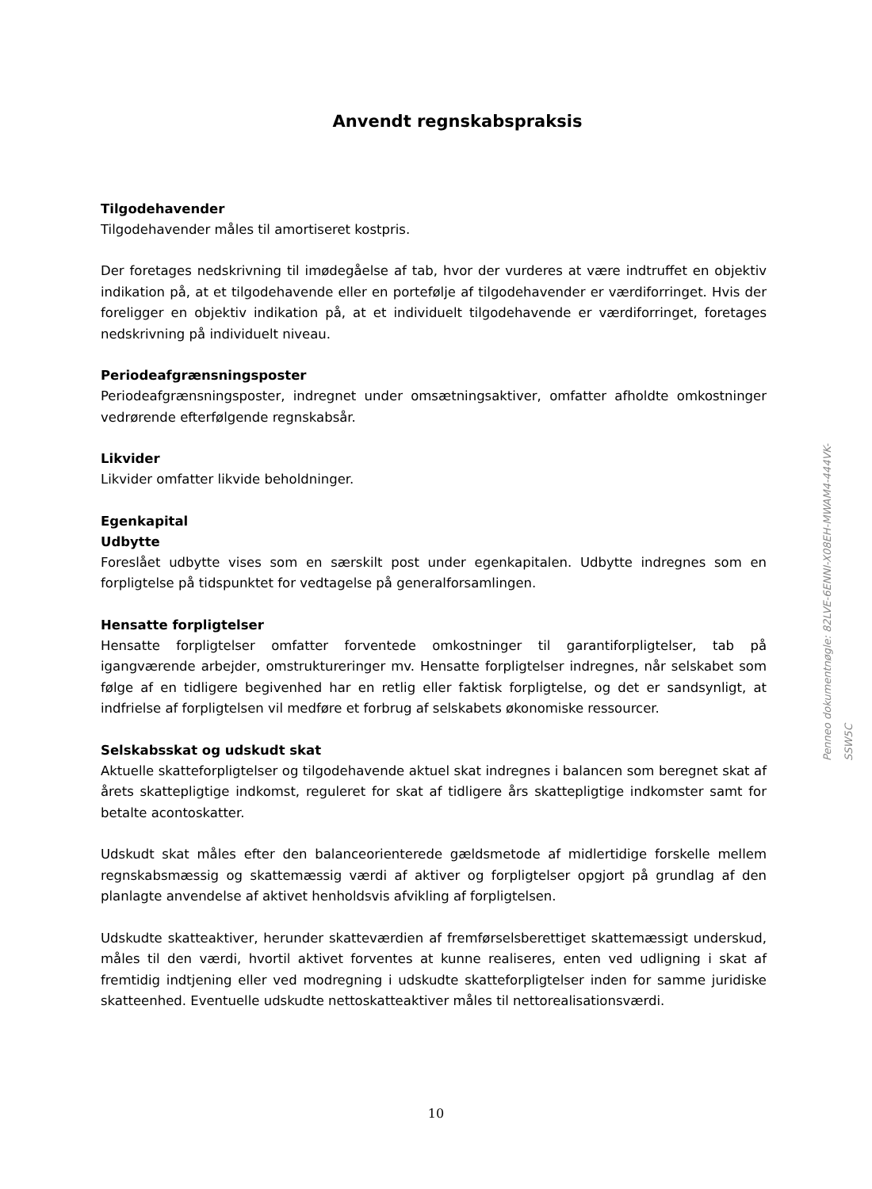Anvendt regnskabspraksis
Tilgodehavender
Tilgodehavender måles til amortiseret kostpris.
Der foretages nedskrivning til imødegåelse af tab, hvor der vurderes at være indtruffet en objektiv indikation på, at et tilgodehavende eller en portefølje af tilgodehavender er værdiforringet. Hvis der foreligger en objektiv indikation på, at et individuelt tilgodehavende er værdiforringet, foretages nedskrivning på individuelt niveau.
Periodeafgrænsningsposter
Periodeafgrænsningsposter, indregnet under omsætningsaktiver, omfatter afholdte omkostninger vedrørende efterfølgende regnskabsår.
Likvider
Likvider omfatter likvide beholdninger.
Egenkapital
Udbytte
Foreslået udbytte vises som en særskilt post under egenkapitalen. Udbytte indregnes som en forpligtelse på tidspunktet for vedtagelse på generalforsamlingen.
Hensatte forpligtelser
Hensatte forpligtelser omfatter forventede omkostninger til garantiforpligtelser, tab på igangværende arbejder, omstruktureringer mv. Hensatte forpligtelser indregnes, når selskabet som følge af en tidligere begivenhed har en retlig eller faktisk forpligtelse, og det er sandsynligt, at indfrielse af forpligtelsen vil medføre et forbrug af selskabets økonomiske ressourcer.
Selskabsskat og udskudt skat
Aktuelle skatteforpligtelser og tilgodehavende aktuel skat indregnes i balancen som beregnet skat af årets skattepligtige indkomst, reguleret for skat af tidligere års skattepligtige indkomster samt for betalte acontoskatter.
Udskudt skat måles efter den balanceorienterede gældsmetode af midlertidige forskelle mellem regnskabsmæssig og skattemæssig værdi af aktiver og forpligtelser opgjort på grundlag af den planlagte anvendelse af aktivet henholdsvis afvikling af forpligtelsen.
Udskudte skatteaktiver, herunder skatteværdien af fremførselsberettiget skattemæssigt underskud, måles til den værdi, hvortil aktivet forventes at kunne realiseres, enten ved udligning i skat af fremtidig indtjening eller ved modregning i udskudte skatteforpligtelser inden for samme juridiske skatteenhed. Eventuelle udskudte nettoskatteaktiver måles til nettorealisationsværdi.
Penneo dokumentnøgle: 82LVE-6ENNI-X08EH-MWAM4-444VK-SSW5C
10